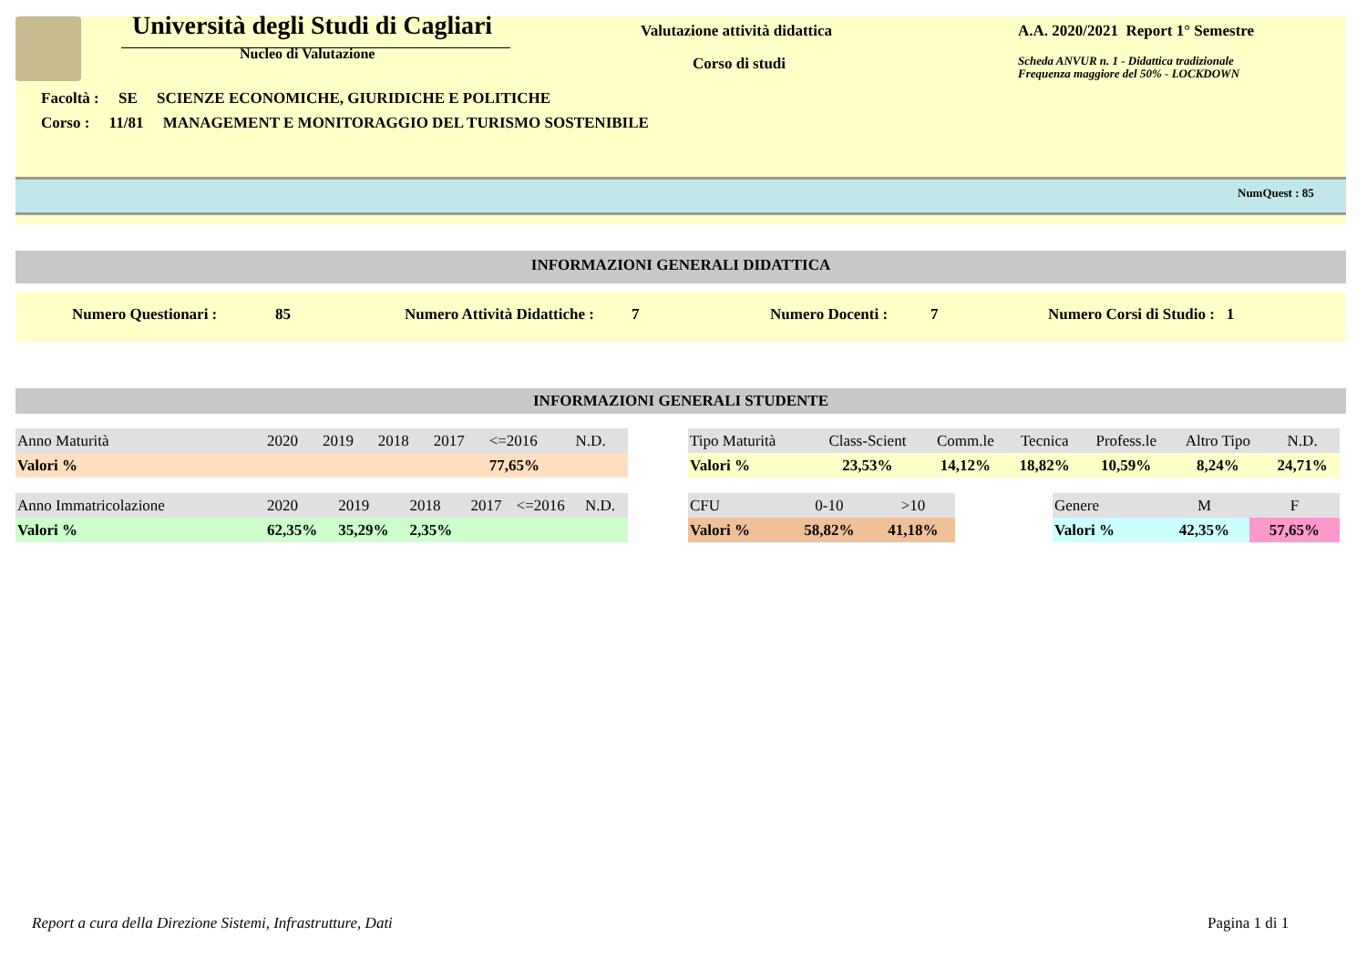Università degli Studi di Cagliari
Nucleo di Valutazione
Valutazione attività didattica
Corso di studi
A.A. 2020/2021 Report 1° Semestre
Scheda ANVUR n. 1 - Didattica tradizionale
Frequenza maggiore del 50% - LOCKDOWN
Facoltà : SE SCIENZE ECONOMICHE, GIURIDICHE E POLITICHE
Corso : 11/81 MANAGEMENT E MONITORAGGIO DEL TURISMO SOSTENIBILE
NumQuest : 85
INFORMAZIONI GENERALI DIDATTICA
Numero Questionari : 85 Numero Attività Didattiche : 7 Numero Docenti : 7 Numero Corsi di Studio : 1
INFORMAZIONI GENERALI STUDENTE
| Anno Maturità | 2020 | 2019 | 2018 | 2017 | <=2016 | N.D. |
| Valori % | | | | | 77,65% | |
| Tipo Maturità | Class-Scient | Comm.le | Tecnica | Profess.le | Altro Tipo | N.D. |
| Valori % | 23,53% | 14,12% | 18,82% | 10,59% | 8,24% | 24,71% |
| Anno Immatricolazione | 2020 | 2019 | 2018 | 2017 | <=2016 | N.D. |
| Valori % | 62,35% | 35,29% | 2,35% | | | |
| CFU | 0-10 | >10 |
| Valori % | 58,82% | 41,18% |
| Genere | M | F |
| Valori % | 42,35% | 57,65% |
Report a cura della Direzione Sistemi, Infrastrutture, Dati
Pagina 1 di 1